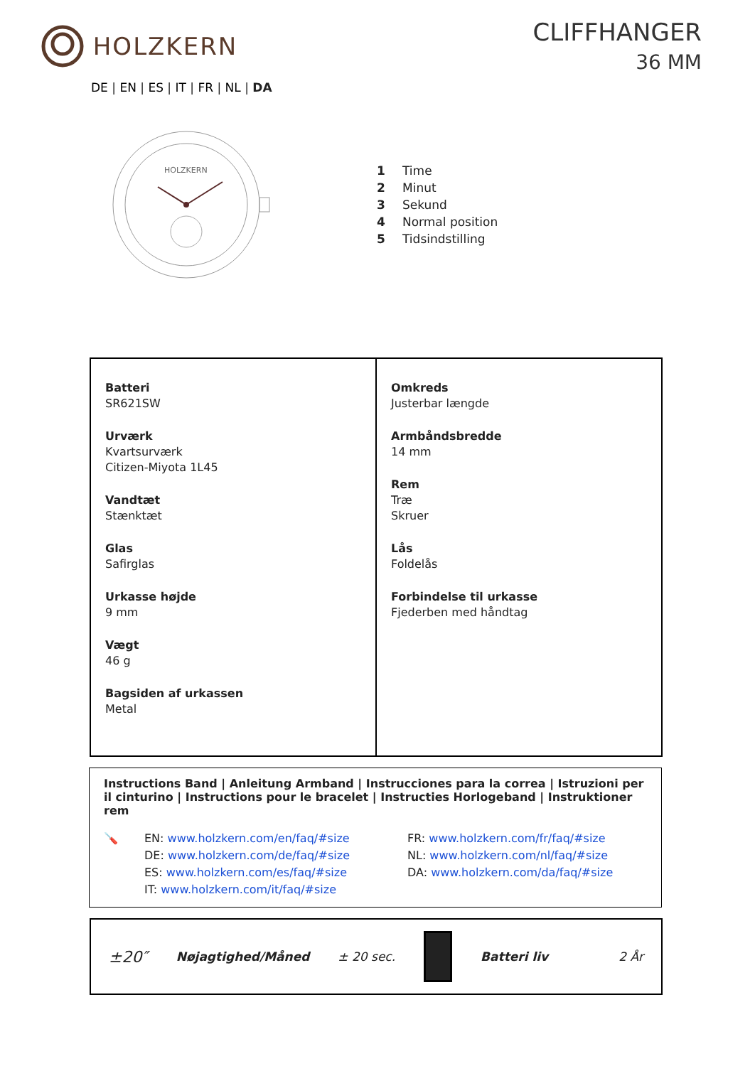HOLZKERN CLIFFHANGER
36 MM
DE | EN | ES | IT | FR | NL | DA
HOLZKERN
1 Time
2 Minut
3 Sekund
4 Normal position
5 Tidsindstilling
| Batteri SR621SW Urværk Kvartsurværk Citizen-Miyota 1L45 Vandtæt Stænktæt Glas Safirglas Urkasse højde 9 mm Vægt 46 g Bagsiden af urkassen Metal | Omkreds Justerbar længde Armbåndsbredde 14 mm Rem Træ Skruer Lås Foldelås Forbindelse til urkasse Fjederben med håndtag |
Instructions Band | Anleitung Armband | Instrucciones para la correa | Istruzioni per il cinturino | Instructions pour le bracelet | Instructies Horlogeband | Instruktioner rem
🪛 EN: www.holzkern.com/en/faq/#size
DE: www.holzkern.com/de/faq/#size
ES: www.holzkern.com/es/faq/#size
IT: www.holzkern.com/it/faq/#size
FR: www.holzkern.com/fr/faq/#size
NL: www.holzkern.com/nl/faq/#size
DA: www.holzkern.com/da/faq/#size
±20″ Nøjagtighed/Måned ± 20 sec. Batteri liv 2 År